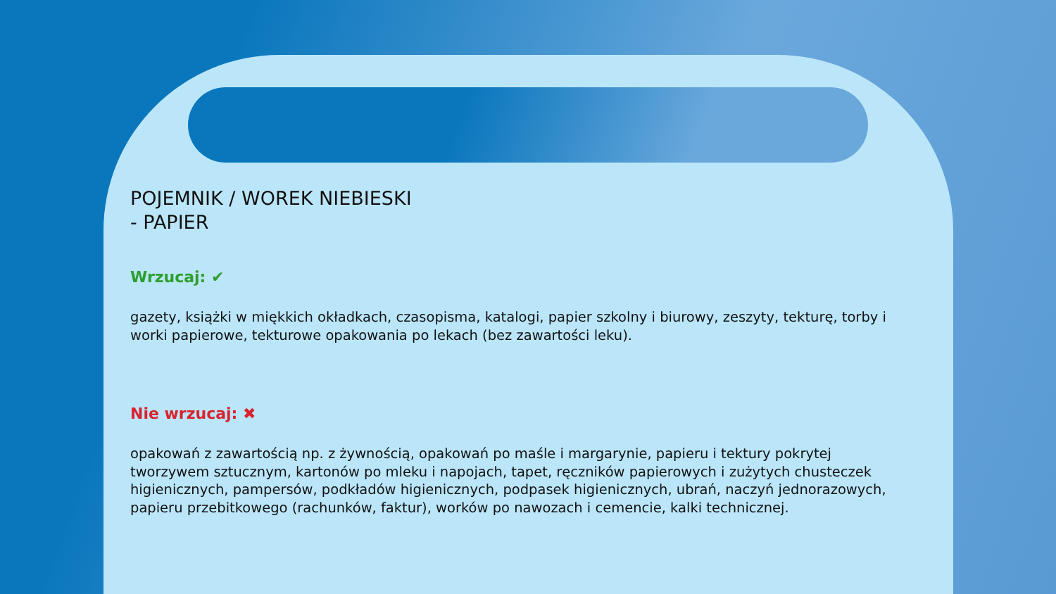POJEMNIK / WOREK NIEBIESKI
- PAPIER
Wrzucaj: ✔
gazety, książki w miękkich okładkach, czasopisma, katalogi, papier szkolny i biurowy, zeszyty, tekturę, torby i worki papierowe, tekturowe opakowania po lekach (bez zawartości leku).
Nie wrzucaj: ✖
opakowań z zawartością np. z żywnością, opakowań po maśle i margarynie, papieru i tektury pokrytej tworzywem sztucznym, kartonów po mleku i napojach, tapet, ręczników papierowych i zużytych chusteczek higienicznych, pampersów, podkładów higienicznych, podpasek higienicznych, ubrań, naczyń jednorazowych, papieru przebitkowego (rachunków, faktur), worków po nawozach i cemencie, kalki technicznej.